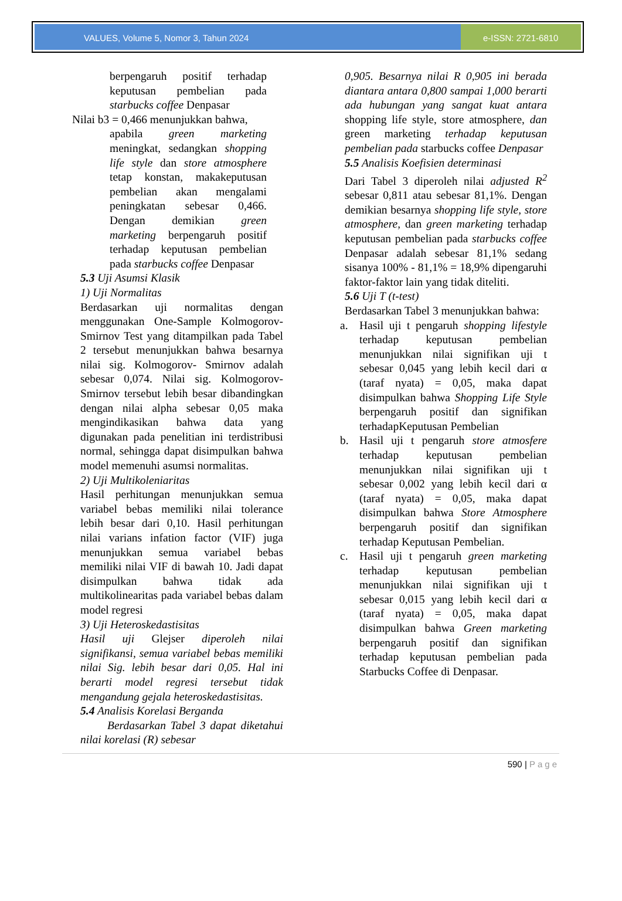VALUES, Volume 5, Nomor 3, Tahun 2024
e-ISSN: 2721-6810
berpengaruh positif terhadap keputusan pembelian pada starbucks coffee Denpasar
Nilai b3 = 0,466 menunjukkan bahwa,
apabila green marketing meningkat, sedangkan shopping life style dan store atmosphere tetap konstan, makakeputusan pembelian akan mengalami peningkatan sebesar 0,466. Dengan demikian green marketing berpengaruh positif terhadap keputusan pembelian pada starbucks coffee Denpasar
5.3 Uji Asumsi Klasik
1) Uji Normalitas
Berdasarkan uji normalitas dengan menggunakan One-Sample Kolmogorov-Smirnov Test yang ditampilkan pada Tabel 2 tersebut menunjukkan bahwa besarnya nilai sig. Kolmogorov- Smirnov adalah sebesar 0,074. Nilai sig. Kolmogorov-Smirnov tersebut lebih besar dibandingkan dengan nilai alpha sebesar 0,05 maka mengindikasikan bahwa data yang digunakan pada penelitian ini terdistribusi normal, sehingga dapat disimpulkan bahwa model memenuhi asumsi normalitas.
2) Uji Multikoleniaritas
Hasil perhitungan menunjukkan semua variabel bebas memiliki nilai tolerance lebih besar dari 0,10. Hasil perhitungan nilai varians infation factor (VIF) juga menunjukkan semua variabel bebas memiliki nilai VIF di bawah 10. Jadi dapat disimpulkan bahwa tidak ada multikolinearitas pada variabel bebas dalam model regresi
3) Uji Heteroskedastisitas
Hasil uji Glejser diperoleh nilai signifikansi, semua variabel bebas memiliki nilai Sig. lebih besar dari 0,05. Hal ini berarti model regresi tersebut tidak mengandung gejala heteroskedastisitas.
5.4 Analisis Korelasi Berganda
Berdasarkan Tabel 3 dapat diketahui nilai korelasi (R) sebesar
0,905. Besarnya nilai R 0,905 ini berada diantara antara 0,800 sampai 1,000 berarti ada hubungan yang sangat kuat antara shopping life style, store atmosphere, dan green marketing terhadap keputusan pembelian pada starbucks coffee Denpasar
5.5 Analisis Koefisien determinasi
Dari Tabel 3 diperoleh nilai adjusted R<sup>2</sup> sebesar 0,811 atau sebesar 81,1%. Dengan demikian besarnya shopping life style, store atmosphere, dan green marketing terhadap keputusan pembelian pada starbucks coffee Denpasar adalah sebesar 81,1% sedang sisanya 100% - 81,1% = 18,9% dipengaruhi faktor-faktor lain yang tidak diteliti.
5.6 Uji T (t-test)
Berdasarkan Tabel 3 menunjukkan bahwa:
a. Hasil uji t pengaruh shopping lifestyle terhadap keputusan pembelian menunjukkan nilai signifikan uji t sebesar 0,045 yang lebih kecil dari α (taraf nyata) = 0,05, maka dapat disimpulkan bahwa Shopping Life Style berpengaruh positif dan signifikan terhadapKeputusan Pembelian
b. Hasil uji t pengaruh store atmosfere terhadap keputusan pembelian menunjukkan nilai signifikan uji t sebesar 0,002 yang lebih kecil dari α (taraf nyata) = 0,05, maka dapat disimpulkan bahwa Store Atmosphere berpengaruh positif dan signifikan terhadap Keputusan Pembelian.
c. Hasil uji t pengaruh green marketing terhadap keputusan pembelian menunjukkan nilai signifikan uji t sebesar 0,015 yang lebih kecil dari α (taraf nyata) = 0,05, maka dapat disimpulkan bahwa Green marketing berpengaruh positif dan signifikan terhadap keputusan pembelian pada Starbucks Coffee di Denpasar.
590 | Page